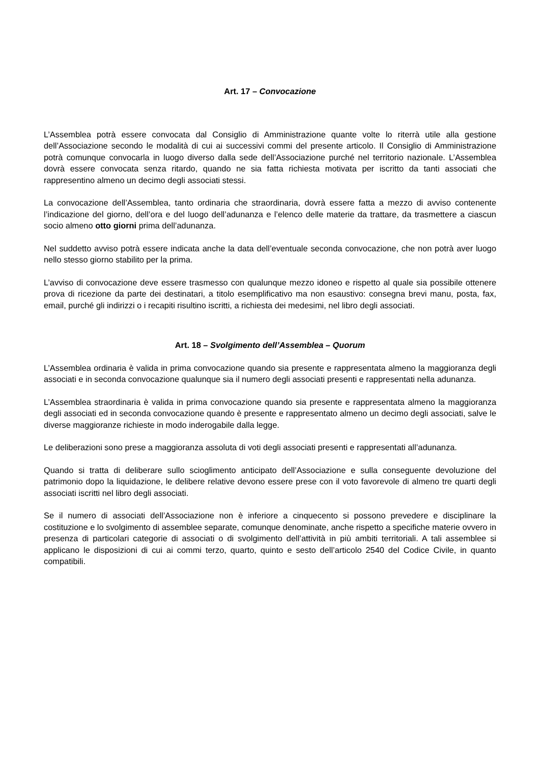Art. 17 – Convocazione
L’Assemblea potrà essere convocata dal Consiglio di Amministrazione quante volte lo riterrà utile alla gestione dell’Associazione secondo le modalità di cui ai successivi commi del presente articolo. Il Consiglio di Amministrazione potrà comunque convocarla in luogo diverso dalla sede dell’Associazione purché nel territorio nazionale. L’Assemblea dovrà essere convocata senza ritardo, quando ne sia fatta richiesta motivata per iscritto da tanti associati che rappresentino almeno un decimo degli associati stessi.
La convocazione dell’Assemblea, tanto ordinaria che straordinaria, dovrà essere fatta a mezzo di avviso contenente l’indicazione del giorno, dell’ora e del luogo dell’adunanza e l’elenco delle materie da trattare, da trasmettere a ciascun socio almeno otto giorni prima dell’adunanza.
Nel suddetto avviso potrà essere indicata anche la data dell’eventuale seconda convocazione, che non potrà aver luogo nello stesso giorno stabilito per la prima.
L’avviso di convocazione deve essere trasmesso con qualunque mezzo idoneo e rispetto al quale sia possibile ottenere prova di ricezione da parte dei destinatari, a titolo esemplificativo ma non esaustivo: consegna brevi manu, posta, fax, email, purché gli indirizzi o i recapiti risultino iscritti, a richiesta dei medesimi, nel libro degli associati.
Art. 18 – Svolgimento dell’Assemblea – Quorum
L’Assemblea ordinaria è valida in prima convocazione quando sia presente e rappresentata almeno la maggioranza degli associati e in seconda convocazione qualunque sia il numero degli associati presenti e rappresentati nella adunanza.
L’Assemblea straordinaria è valida in prima convocazione quando sia presente e rappresentata almeno la maggioranza degli associati ed in seconda convocazione quando è presente e rappresentato almeno un decimo degli associati, salve le diverse maggioranze richieste in modo inderogabile dalla legge.
Le deliberazioni sono prese a maggioranza assoluta di voti degli associati presenti e rappresentati all’adunanza.
Quando si tratta di deliberare sullo scioglimento anticipato dell’Associazione e sulla conseguente devoluzione del patrimonio dopo la liquidazione, le delibere relative devono essere prese con il voto favorevole di almeno tre quarti degli associati iscritti nel libro degli associati.
Se il numero di associati dell’Associazione non è inferiore a cinquecento si possono prevedere e disciplinare la costituzione e lo svolgimento di assemblee separate, comunque denominate, anche rispetto a specifiche materie ovvero in presenza di particolari categorie di associati o di svolgimento dell’attività in più ambiti territoriali. A tali assemblee si applicano le disposizioni di cui ai commi terzo, quarto, quinto e sesto dell’articolo 2540 del Codice Civile, in quanto compatibili.